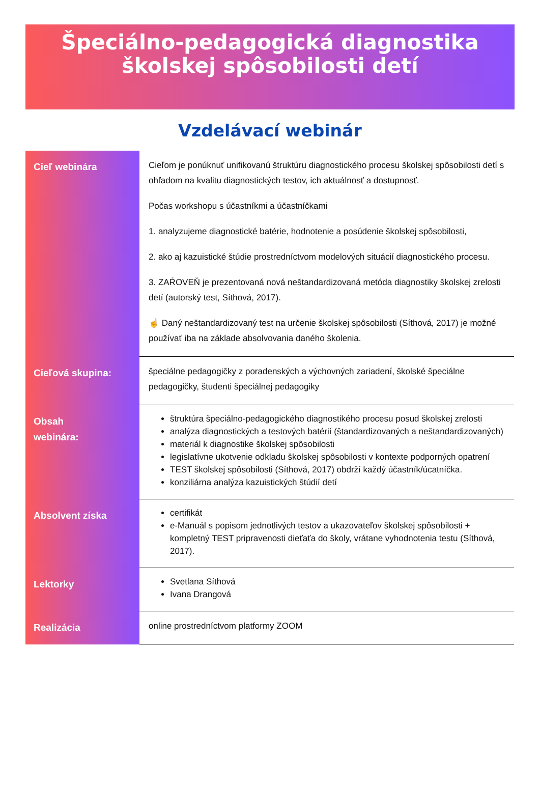Špeciálno-pedagogická diagnostika
školskej spôsobilosti detí
Vzdelávací webinár
| Cieľ webinára | Cieľom je ponúknuť unifikovanú štruktúru diagnostického procesu školskej spôsobilosti detí s ohľadom na kvalitu diagnostických testov, ich aktuálnosť a dostupnosť. Počas workshopu s účastníkmi a účastníčkami 1. analyzujeme diagnostické batérie, hodnotenie a posúdenie školskej spôsobilosti, 2. ako aj kazuistické štúdie prostredníctvom modelových situácií diagnostického procesu. 3. ZAŔOVEŇ je prezentovaná nová neštandardizovaná metóda diagnostiky školskej zrelosti detí (autorský test, Síthová, 2017). ☝ Daný neštandardizovaný test na určenie školskej spôsobilosti (Síthová, 2017) je možné používať iba na základe absolvovania daného školenia. |
| Cieľová skupina: | špeciálne pedagogičky z poradenských a výchovných zariadení, školské špeciálne pedagogičky, študenti špeciálnej pedagogiky |
| Obsah webinára: | štruktúra špeciálno-pedagogického diagnostikého procesu posud školskej zrelosti analýza diagnostických a testových batérií (štandardizovaných a neštandardizovaných) materiál k diagnostike školskej spôsobilosti legislatívne ukotvenie odkladu školskej spôsobilosti v kontexte podporných opatrení TEST školskej spôsobilosti (Síthová, 2017) obdrží každý účastník/úcatníčka. konziliárna analýza kazuistických štúdií detí |
| Absolvent získa | certifikát e-Manuál s popisom jednotlivých testov a ukazovateľov školskej spôsobilosti + kompletný TEST pripravenosti dieťaťa do školy, vrátane vyhodnotenia testu (Síthová, 2017). |
| Lektorky | Svetlana Síthová Ivana Drangová |
| Realizácia | online prostredníctvom platformy ZOOM |